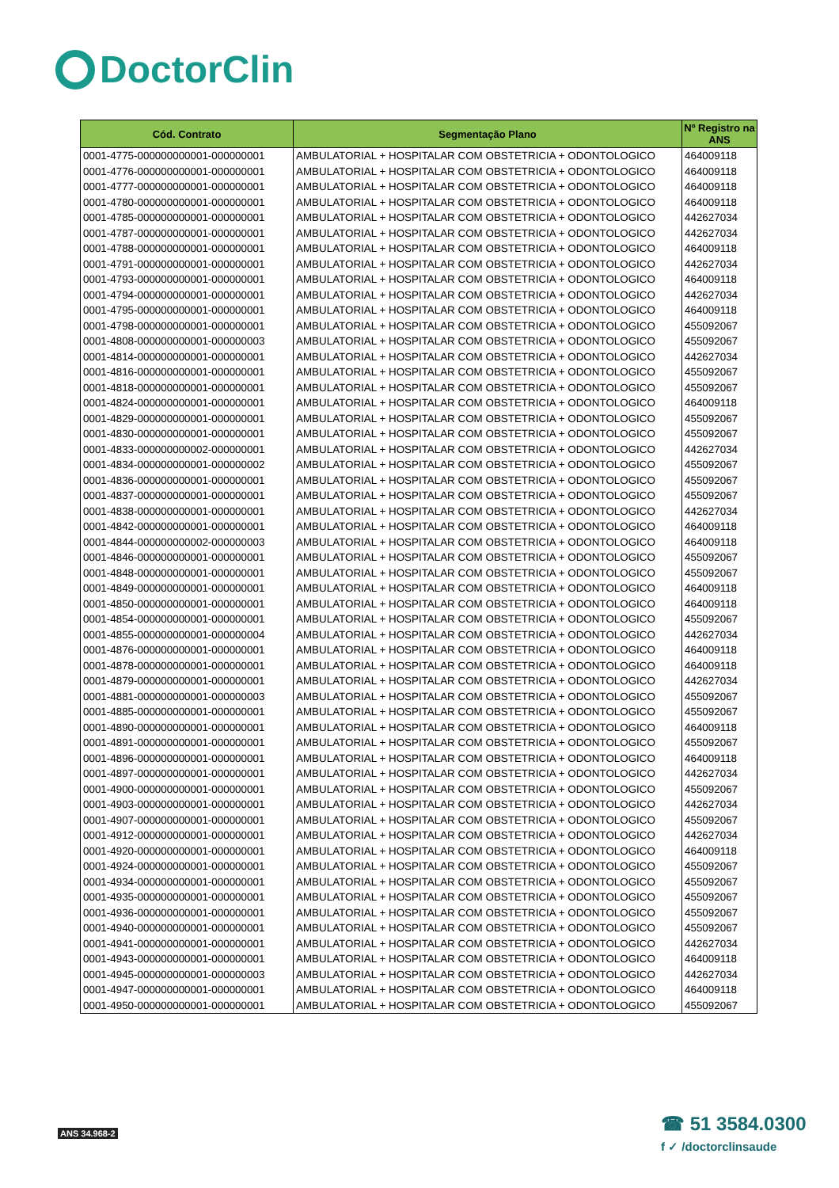DoctorClin
| Cód. Contrato | Segmentação Plano | Nº Registro na ANS |
| --- | --- | --- |
| 0001-4775-000000000001-000000001 | AMBULATORIAL + HOSPITALAR COM OBSTETRICIA + ODONTOLOGICO | 464009118 |
| 0001-4776-000000000001-000000001 | AMBULATORIAL + HOSPITALAR COM OBSTETRICIA + ODONTOLOGICO | 464009118 |
| 0001-4777-000000000001-000000001 | AMBULATORIAL + HOSPITALAR COM OBSTETRICIA + ODONTOLOGICO | 464009118 |
| 0001-4780-000000000001-000000001 | AMBULATORIAL + HOSPITALAR COM OBSTETRICIA + ODONTOLOGICO | 464009118 |
| 0001-4785-000000000001-000000001 | AMBULATORIAL + HOSPITALAR COM OBSTETRICIA + ODONTOLOGICO | 442627034 |
| 0001-4787-000000000001-000000001 | AMBULATORIAL + HOSPITALAR COM OBSTETRICIA + ODONTOLOGICO | 442627034 |
| 0001-4788-000000000001-000000001 | AMBULATORIAL + HOSPITALAR COM OBSTETRICIA + ODONTOLOGICO | 464009118 |
| 0001-4791-000000000001-000000001 | AMBULATORIAL + HOSPITALAR COM OBSTETRICIA + ODONTOLOGICO | 442627034 |
| 0001-4793-000000000001-000000001 | AMBULATORIAL + HOSPITALAR COM OBSTETRICIA + ODONTOLOGICO | 464009118 |
| 0001-4794-000000000001-000000001 | AMBULATORIAL + HOSPITALAR COM OBSTETRICIA + ODONTOLOGICO | 442627034 |
| 0001-4795-000000000001-000000001 | AMBULATORIAL + HOSPITALAR COM OBSTETRICIA + ODONTOLOGICO | 464009118 |
| 0001-4798-000000000001-000000001 | AMBULATORIAL + HOSPITALAR COM OBSTETRICIA + ODONTOLOGICO | 455092067 |
| 0001-4808-000000000001-000000003 | AMBULATORIAL + HOSPITALAR COM OBSTETRICIA + ODONTOLOGICO | 455092067 |
| 0001-4814-000000000001-000000001 | AMBULATORIAL + HOSPITALAR COM OBSTETRICIA + ODONTOLOGICO | 442627034 |
| 0001-4816-000000000001-000000001 | AMBULATORIAL + HOSPITALAR COM OBSTETRICIA + ODONTOLOGICO | 455092067 |
| 0001-4818-000000000001-000000001 | AMBULATORIAL + HOSPITALAR COM OBSTETRICIA + ODONTOLOGICO | 455092067 |
| 0001-4824-000000000001-000000001 | AMBULATORIAL + HOSPITALAR COM OBSTETRICIA + ODONTOLOGICO | 464009118 |
| 0001-4829-000000000001-000000001 | AMBULATORIAL + HOSPITALAR COM OBSTETRICIA + ODONTOLOGICO | 455092067 |
| 0001-4830-000000000001-000000001 | AMBULATORIAL + HOSPITALAR COM OBSTETRICIA + ODONTOLOGICO | 455092067 |
| 0001-4833-000000000002-000000001 | AMBULATORIAL + HOSPITALAR COM OBSTETRICIA + ODONTOLOGICO | 442627034 |
| 0001-4834-000000000001-000000002 | AMBULATORIAL + HOSPITALAR COM OBSTETRICIA + ODONTOLOGICO | 455092067 |
| 0001-4836-000000000001-000000001 | AMBULATORIAL + HOSPITALAR COM OBSTETRICIA + ODONTOLOGICO | 455092067 |
| 0001-4837-000000000001-000000001 | AMBULATORIAL + HOSPITALAR COM OBSTETRICIA + ODONTOLOGICO | 455092067 |
| 0001-4838-000000000001-000000001 | AMBULATORIAL + HOSPITALAR COM OBSTETRICIA + ODONTOLOGICO | 442627034 |
| 0001-4842-000000000001-000000001 | AMBULATORIAL + HOSPITALAR COM OBSTETRICIA + ODONTOLOGICO | 464009118 |
| 0001-4844-000000000002-000000003 | AMBULATORIAL + HOSPITALAR COM OBSTETRICIA + ODONTOLOGICO | 464009118 |
| 0001-4846-000000000001-000000001 | AMBULATORIAL + HOSPITALAR COM OBSTETRICIA + ODONTOLOGICO | 455092067 |
| 0001-4848-000000000001-000000001 | AMBULATORIAL + HOSPITALAR COM OBSTETRICIA + ODONTOLOGICO | 455092067 |
| 0001-4849-000000000001-000000001 | AMBULATORIAL + HOSPITALAR COM OBSTETRICIA + ODONTOLOGICO | 464009118 |
| 0001-4850-000000000001-000000001 | AMBULATORIAL + HOSPITALAR COM OBSTETRICIA + ODONTOLOGICO | 464009118 |
| 0001-4854-000000000001-000000001 | AMBULATORIAL + HOSPITALAR COM OBSTETRICIA + ODONTOLOGICO | 455092067 |
| 0001-4855-000000000001-000000004 | AMBULATORIAL + HOSPITALAR COM OBSTETRICIA + ODONTOLOGICO | 442627034 |
| 0001-4876-000000000001-000000001 | AMBULATORIAL + HOSPITALAR COM OBSTETRICIA + ODONTOLOGICO | 464009118 |
| 0001-4878-000000000001-000000001 | AMBULATORIAL + HOSPITALAR COM OBSTETRICIA + ODONTOLOGICO | 464009118 |
| 0001-4879-000000000001-000000001 | AMBULATORIAL + HOSPITALAR COM OBSTETRICIA + ODONTOLOGICO | 442627034 |
| 0001-4881-000000000001-000000003 | AMBULATORIAL + HOSPITALAR COM OBSTETRICIA + ODONTOLOGICO | 455092067 |
| 0001-4885-000000000001-000000001 | AMBULATORIAL + HOSPITALAR COM OBSTETRICIA + ODONTOLOGICO | 455092067 |
| 0001-4890-000000000001-000000001 | AMBULATORIAL + HOSPITALAR COM OBSTETRICIA + ODONTOLOGICO | 464009118 |
| 0001-4891-000000000001-000000001 | AMBULATORIAL + HOSPITALAR COM OBSTETRICIA + ODONTOLOGICO | 455092067 |
| 0001-4896-000000000001-000000001 | AMBULATORIAL + HOSPITALAR COM OBSTETRICIA + ODONTOLOGICO | 464009118 |
| 0001-4897-000000000001-000000001 | AMBULATORIAL + HOSPITALAR COM OBSTETRICIA + ODONTOLOGICO | 442627034 |
| 0001-4900-000000000001-000000001 | AMBULATORIAL + HOSPITALAR COM OBSTETRICIA + ODONTOLOGICO | 455092067 |
| 0001-4903-000000000001-000000001 | AMBULATORIAL + HOSPITALAR COM OBSTETRICIA + ODONTOLOGICO | 442627034 |
| 0001-4907-000000000001-000000001 | AMBULATORIAL + HOSPITALAR COM OBSTETRICIA + ODONTOLOGICO | 455092067 |
| 0001-4912-000000000001-000000001 | AMBULATORIAL + HOSPITALAR COM OBSTETRICIA + ODONTOLOGICO | 442627034 |
| 0001-4920-000000000001-000000001 | AMBULATORIAL + HOSPITALAR COM OBSTETRICIA + ODONTOLOGICO | 464009118 |
| 0001-4924-000000000001-000000001 | AMBULATORIAL + HOSPITALAR COM OBSTETRICIA + ODONTOLOGICO | 455092067 |
| 0001-4934-000000000001-000000001 | AMBULATORIAL + HOSPITALAR COM OBSTETRICIA + ODONTOLOGICO | 455092067 |
| 0001-4935-000000000001-000000001 | AMBULATORIAL + HOSPITALAR COM OBSTETRICIA + ODONTOLOGICO | 455092067 |
| 0001-4936-000000000001-000000001 | AMBULATORIAL + HOSPITALAR COM OBSTETRICIA + ODONTOLOGICO | 455092067 |
| 0001-4940-000000000001-000000001 | AMBULATORIAL + HOSPITALAR COM OBSTETRICIA + ODONTOLOGICO | 455092067 |
| 0001-4941-000000000001-000000001 | AMBULATORIAL + HOSPITALAR COM OBSTETRICIA + ODONTOLOGICO | 442627034 |
| 0001-4943-000000000001-000000001 | AMBULATORIAL + HOSPITALAR COM OBSTETRICIA + ODONTOLOGICO | 464009118 |
| 0001-4945-000000000001-000000003 | AMBULATORIAL + HOSPITALAR COM OBSTETRICIA + ODONTOLOGICO | 442627034 |
| 0001-4947-000000000001-000000001 | AMBULATORIAL + HOSPITALAR COM OBSTETRICIA + ODONTOLOGICO | 464009118 |
| 0001-4950-000000000001-000000001 | AMBULATORIAL + HOSPITALAR COM OBSTETRICIA + ODONTOLOGICO | 455092067 |
ANS 34.968-2
☎ 51 3584.0300
f ✓ /doctorclinsaude